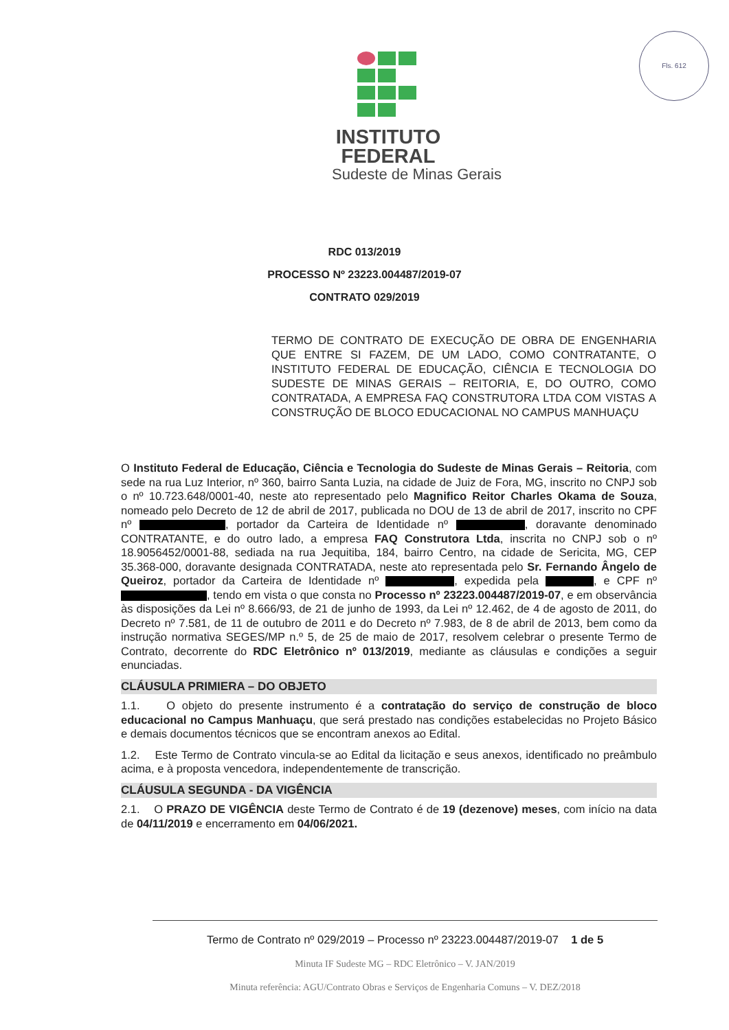Fls. 612
INSTITUTO
FEDERAL
Sudeste de Minas Gerais
RDC 013/2019
PROCESSO Nº 23223.004487/2019-07
CONTRATO 029/2019
TERMO DE CONTRATO DE EXECUÇÃO DE OBRA DE ENGENHARIA QUE ENTRE SI FAZEM, DE UM LADO, COMO CONTRATANTE, O INSTITUTO FEDERAL DE EDUCAÇÃO, CIÊNCIA E TECNOLOGIA DO SUDESTE DE MINAS GERAIS – REITORIA, E, DO OUTRO, COMO CONTRATADA, A EMPRESA FAQ CONSTRUTORA LTDA COM VISTAS A CONSTRUÇÃO DE BLOCO EDUCACIONAL NO CAMPUS MANHUAÇU
O Instituto Federal de Educação, Ciência e Tecnologia do Sudeste de Minas Gerais – Reitoria, com sede na rua Luz Interior, nº 360, bairro Santa Luzia, na cidade de Juiz de Fora, MG, inscrito no CNPJ sob o nº 10.723.648/0001-40, neste ato representado pelo Magnifico Reitor Charles Okama de Souza, nomeado pelo Decreto de 12 de abril de 2017, publicada no DOU de 13 de abril de 2017, inscrito no CPF nº , portador da Carteira de Identidade nº , doravante denominado CONTRATANTE, e do outro lado, a empresa FAQ Construtora Ltda, inscrita no CNPJ sob o nº 18.9056452/0001-88, sediada na rua Jequitiba, 184, bairro Centro, na cidade de Sericita, MG, CEP 35.368-000, doravante designada CONTRATADA, neste ato representada pelo Sr. Fernando Ângelo de Queiroz, portador da Carteira de Identidade nº , expedida pela , e CPF nº , tendo em vista o que consta no Processo nº 23223.004487/2019-07, e em observância às disposições da Lei nº 8.666/93, de 21 de junho de 1993, da Lei nº 12.462, de 4 de agosto de 2011, do Decreto nº 7.581, de 11 de outubro de 2011 e do Decreto nº 7.983, de 8 de abril de 2013, bem como da instrução normativa SEGES/MP n.º 5, de 25 de maio de 2017, resolvem celebrar o presente Termo de Contrato, decorrente do RDC Eletrônico nº 013/2019, mediante as cláusulas e condições a seguir enunciadas.
CLÁUSULA PRIMIERA – DO OBJETO
1.1. O objeto do presente instrumento é a contratação do serviço de construção de bloco educacional no Campus Manhuaçu, que será prestado nas condições estabelecidas no Projeto Básico e demais documentos técnicos que se encontram anexos ao Edital.
1.2. Este Termo de Contrato vincula-se ao Edital da licitação e seus anexos, identificado no preâmbulo acima, e à proposta vencedora, independentemente de transcrição.
CLÁUSULA SEGUNDA - DA VIGÊNCIA
2.1. O PRAZO DE VIGÊNCIA deste Termo de Contrato é de 19 (dezenove) meses, com início na data de 04/11/2019 e encerramento em 04/06/2021.
Termo de Contrato nº 029/2019 – Processo nº 23223.004487/2019-07 1 de 5
Minuta IF Sudeste MG – RDC Eletrônico – V. JAN/2019
Minuta referência: AGU/Contrato Obras e Serviços de Engenharia Comuns – V. DEZ/2018